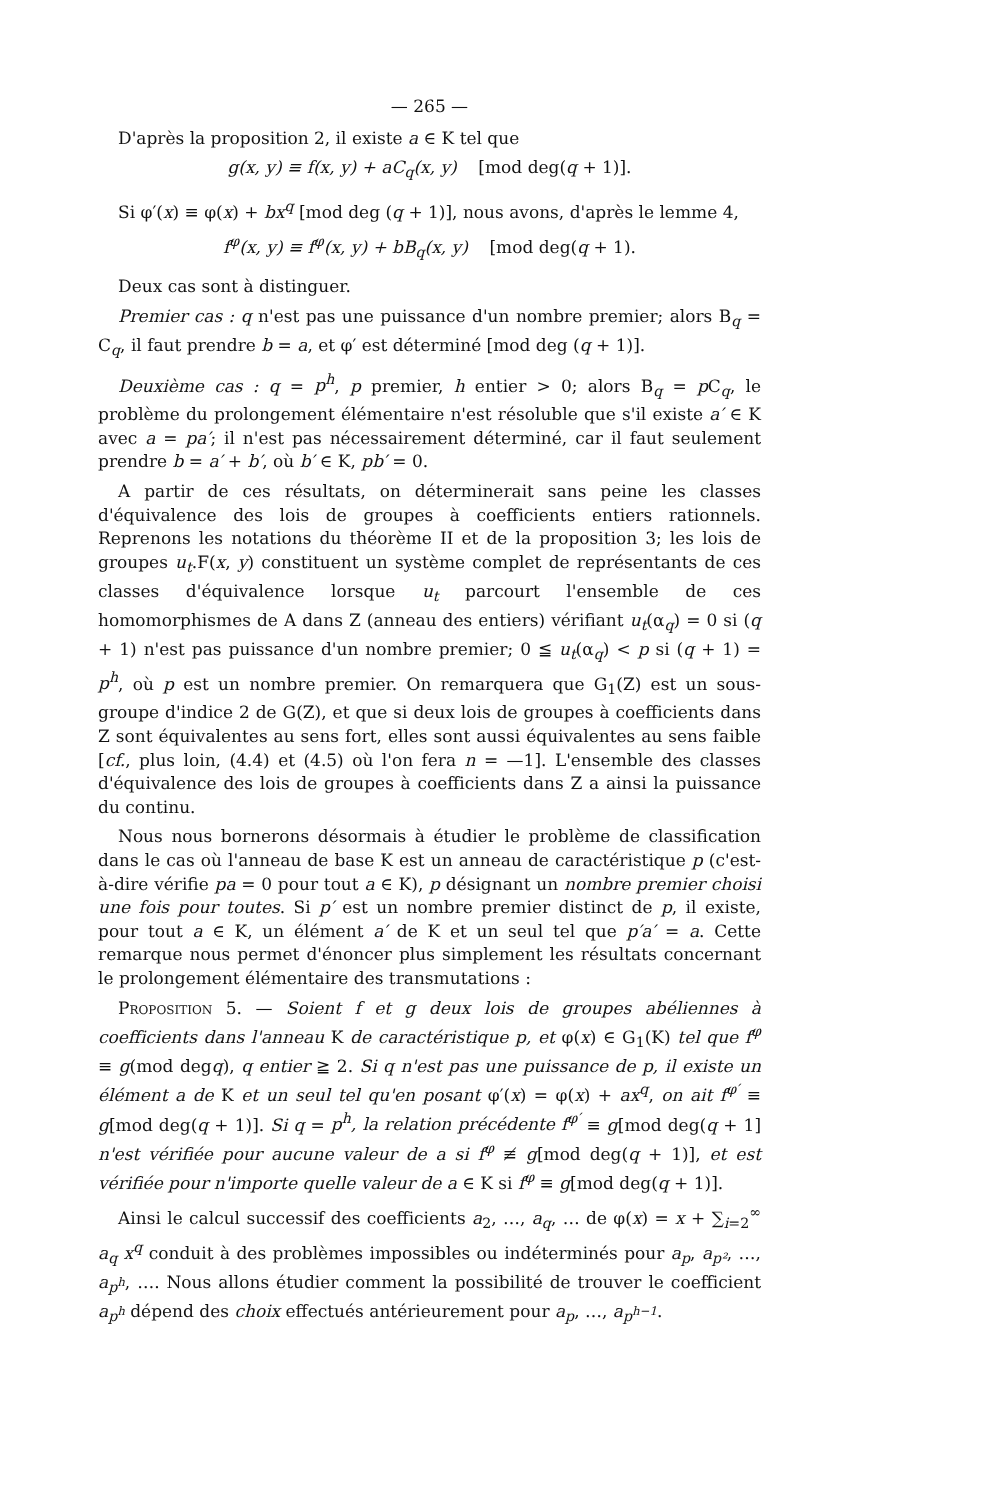— 265 —
D'après la proposition 2, il existe a ∈ K tel que
g(x, y) ≡ f(x, y) + aC<sub>q</sub>(x, y) [mod deg(q + 1)].
Si φ′(x) ≡ φ(x) + bx<sup>q</sup> [mod deg (q + 1)], nous avons, d'après le lemme 4,
f<sup>φ</sup>(x, y) ≡ f<sup>φ</sup>(x, y) + bB<sub>q</sub>(x, y) [mod deg(q + 1).
Deux cas sont à distinguer.
Premier cas : q n'est pas une puissance d'un nombre premier; alors B<sub>q</sub> = C<sub>q</sub>, il faut prendre b = a, et φ′ est déterminé [mod deg (q + 1)].
Deuxième cas : q = p<sup>h</sup>, p premier, h entier > 0; alors B<sub>q</sub> = p C<sub>q</sub>, le problème du prolongement élémentaire n'est résoluble que s'il existe a′ ∈ K avec a = pa′; il n'est pas nécessairement déterminé, car il faut seulement prendre b = a′ + b′, où b′ ∈ K, pb′ = 0.
A partir de ces résultats, on déterminerait sans peine les classes d'équivalence des lois de groupes à coefficients entiers rationnels. Reprenons les notations du théorème II et de la proposition 3; les lois de groupes u<sub>t</sub>.F(x, y) constituent un système complet de représentants de ces classes d'équivalence lorsque u<sub>t</sub> parcourt l'ensemble de ces homomorphismes de A dans Z (anneau des entiers) vérifiant u<sub>t</sub>(α<sub>q</sub>) = 0 si (q + 1) n'est pas puissance d'un nombre premier; 0 ≦ u<sub>t</sub>(α<sub>q</sub>) < p si (q + 1) = p<sup>h</sup>, où p est un nombre premier. On remarquera que G<sub>1</sub>(Z) est un sous-groupe d'indice 2 de G(Z), et que si deux lois de groupes à coefficients dans Z sont équivalentes au sens fort, elles sont aussi équivalentes au sens faible [cf., plus loin, (4.4) et (4.5) où l'on fera n = —1]. L'ensemble des classes d'équivalence des lois de groupes à coefficients dans Z a ainsi la puissance du continu.
Nous nous bornerons désormais à étudier le problème de classification dans le cas où l'anneau de base K est un anneau de caractéristique p (c'est-à-dire vérifie pa = 0 pour tout a ∈ K), p désignant un nombre premier choisi une fois pour toutes. Si p′ est un nombre premier distinct de p, il existe, pour tout a ∈ K, un élément a′ de K et un seul tel que p′a′ = a. Cette remarque nous permet d'énoncer plus simplement les résultats concernant le prolongement élémentaire des transmutations :
Proposition 5. — Soient f et g deux lois de groupes abéliennes à coefficients dans l'anneau K de caractéristique p, et φ(x) ∈ G<sub>1</sub>(K) tel que f<sup>φ</sup> ≡ g(mod degq), q entier ≧ 2. Si q n'est pas une puissance de p, il existe un élément a de K et un seul tel qu'en posant φ′(x) = φ(x) + ax<sup>q</sup>, on ait f<sup>φ′</sup> ≡ g[mod deg(q + 1)]. Si q = p<sup>h</sup>, la relation précédente f<sup>φ′</sup> ≡ g[mod deg(q + 1] n'est vérifiée pour aucune valeur de a si f<sup>φ</sup> ≢ g[mod deg(q + 1)], et est vérifiée pour n'importe quelle valeur de a ∈ K si f<sup>φ</sup> ≡ g[mod deg(q + 1)].
Ainsi le calcul successif des coefficients a<sub>2</sub>, …, a<sub>q</sub>, … de φ(x) = x + ∑<sub>i=2</sub><sup>∞</sup> a<sub>q</sub> x<sup>q</sup> conduit à des problèmes impossibles ou indéterminés pour a<sub>p</sub>, a<sub>p²</sub>, …, a<sub>p<sup>h</sup></sub>, …. Nous allons étudier comment la possibilité de trouver le coefficient a<sub>p<sup>h</sup></sub> dépend des choix effectués antérieurement pour a<sub>p</sub>, …, a<sub>p<sup>h−1</sup></sub>.